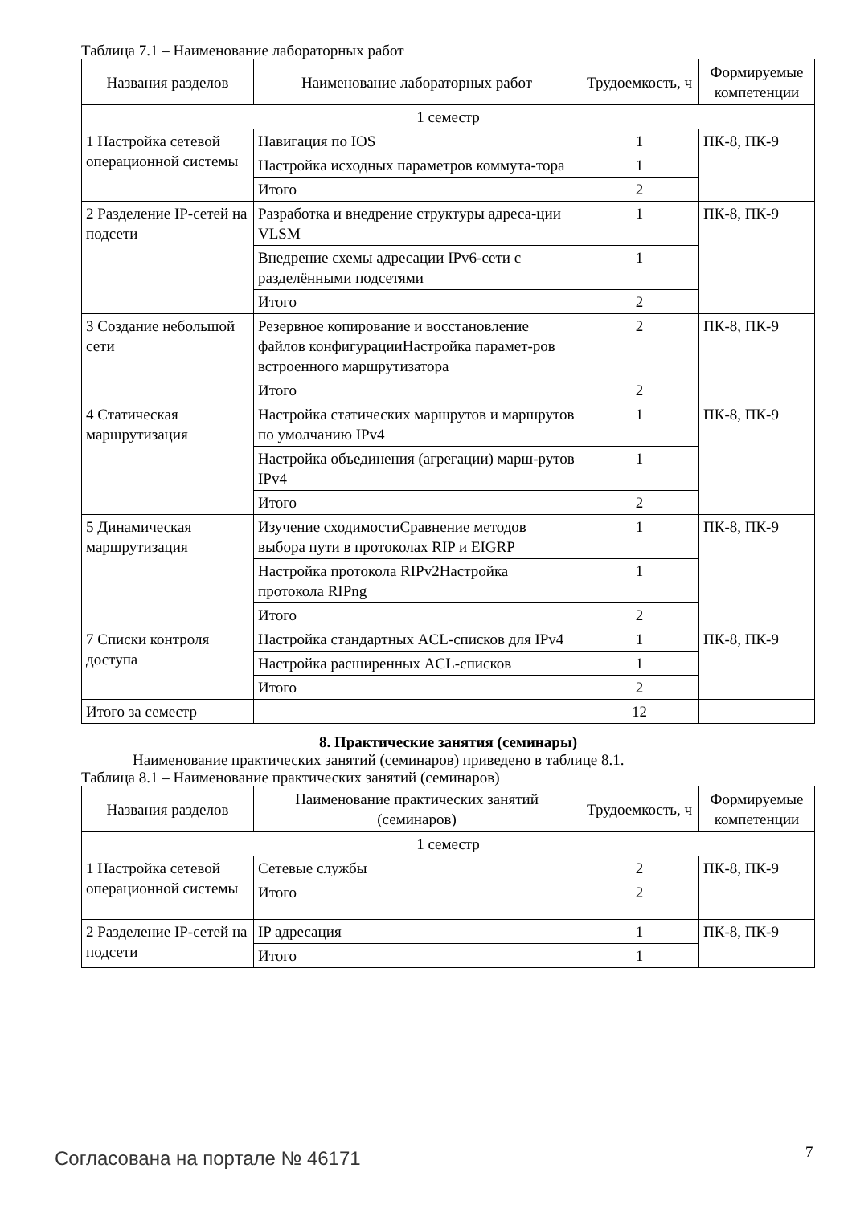Таблица 7.1 – Наименование лабораторных работ
| Названия разделов | Наименование лабораторных работ | Трудоемкость, ч | Формируемые компетенции |
| --- | --- | --- | --- |
| 1 семестр | | | |
| 1 Настройка сетевой операционной системы | Навигация по IOS | 1 | ПК-8, ПК-9 |
| | Настройка исходных параметров коммута-тора | 1 | |
| | Итого | 2 | |
| 2 Разделение IP-сетей на подсети | Разработка и внедрение структуры адреса-ции VLSM | 1 | ПК-8, ПК-9 |
| | Внедрение схемы адресации IPv6-сети с разделёнными подсетями | 1 | |
| | Итого | 2 | |
| 3 Создание небольшой сети | Резервное копирование и восстановление файлов конфигурацииНастройка парамет-ров встроенного маршрутизатора | 2 | ПК-8, ПК-9 |
| | Итого | 2 | |
| 4 Статическая маршрутизация | Настройка статических маршрутов и маршрутов по умолчанию IPv4 | 1 | ПК-8, ПК-9 |
| | Настройка объединения (агрегации) марш-рутов IPv4 | 1 | |
| | Итого | 2 | |
| 5 Динамическая маршрутизация | Изучение сходимостиСравнение методов выбора пути в протоколах RIP и EIGRP | 1 | ПК-8, ПК-9 |
| | Настройка протокола RIPv2Настройка протокола RIPng | 1 | |
| | Итого | 2 | |
| 7 Списки контроля доступа | Настройка стандартных ACL-списков для IPv4 | 1 | ПК-8, ПК-9 |
| | Настройка расширенных ACL-списков | 1 | |
| | Итого | 2 | |
| Итого за семестр | | 12 | |
8. Практические занятия (семинары)
Наименование практических занятий (семинаров) приведено в таблице 8.1.
Таблица 8.1 – Наименование практических занятий (семинаров)
| Названия разделов | Наименование практических занятий (семинаров) | Трудоемкость, ч | Формируемые компетенции |
| --- | --- | --- | --- |
| 1 семестр | | | |
| 1 Настройка сетевой операционной системы | Сетевые службы | 2 | ПК-8, ПК-9 |
| | Итого | 2 | |
| 2 Разделение IP-сетей на подсети | IP адресация | 1 | ПК-8, ПК-9 |
| | Итого | 1 | |
Согласована на портале № 46171 7